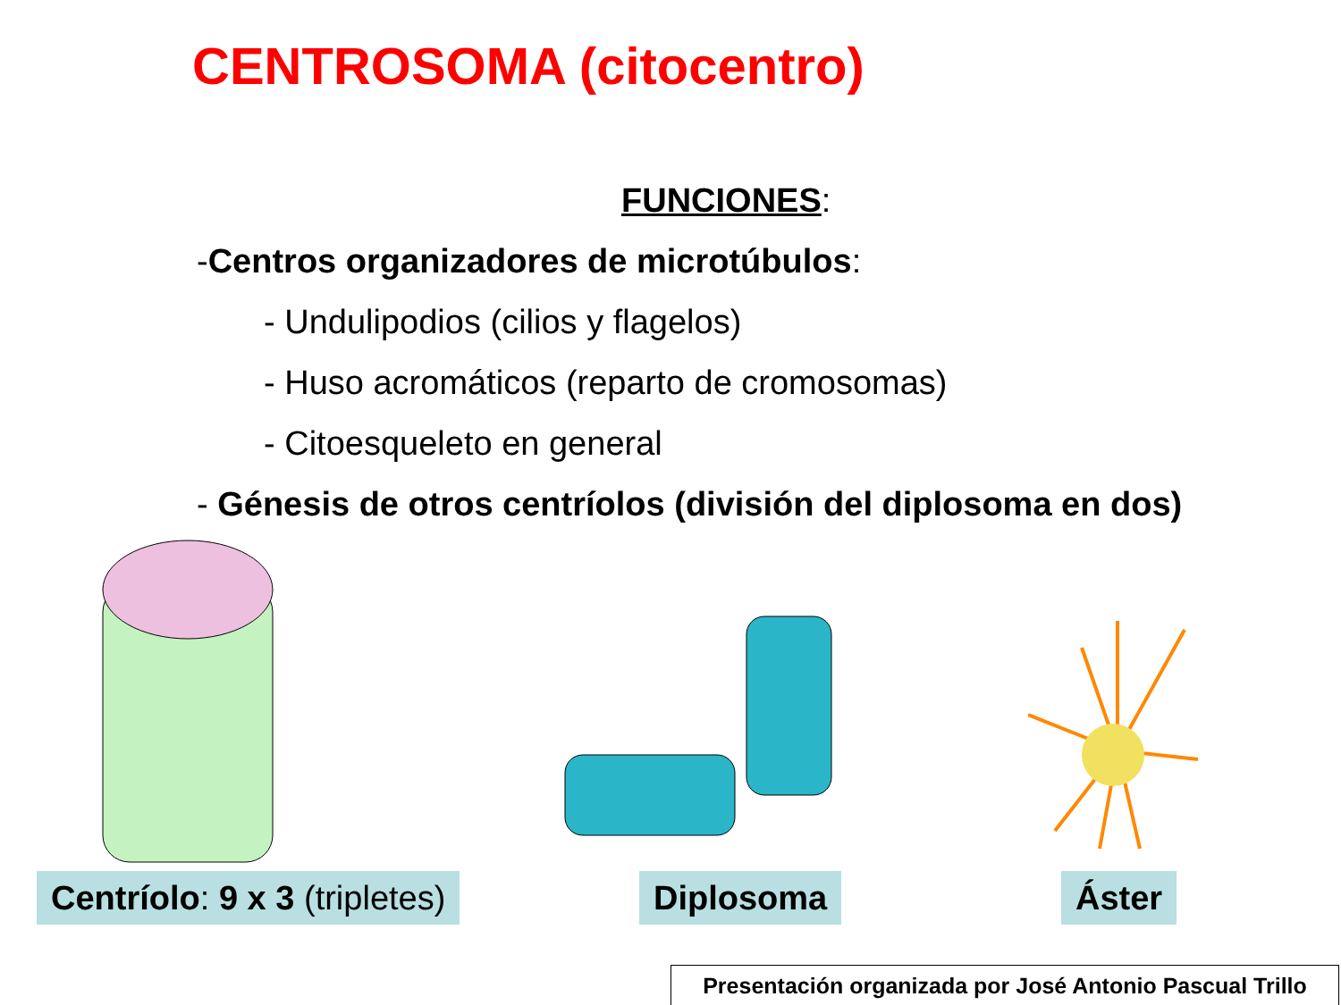CENTROSOMA (citocentro)
FUNCIONES:
-Centros organizadores de microtúbulos:
- Undulipodios (cilios y flagelos)
- Huso acromáticos (reparto de cromosomas)
- Citoesqueleto en general
- Génesis de otros centríolos (división del diplosoma en dos)
Centríolo: 9 x 3 (tripletes) Diplosoma Áster
Presentación organizada por José Antonio Pascual Trillo